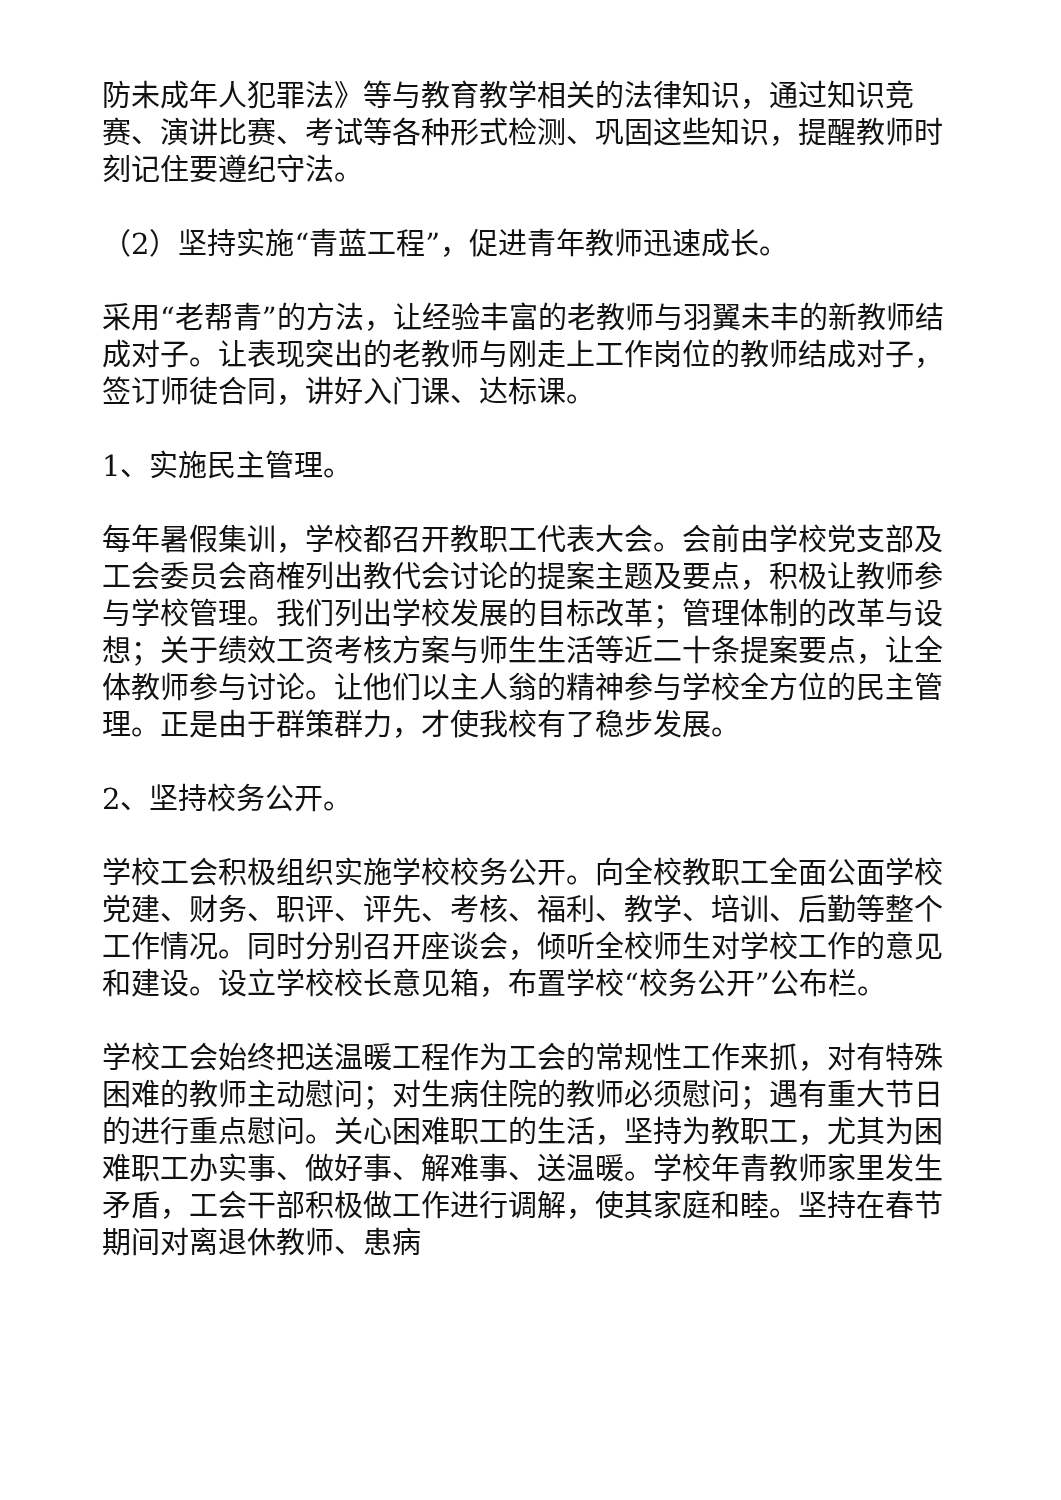防未成年人犯罪法》等与教育教学相关的法律知识，通过知识竞赛、演讲比赛、考试等各种形式检测、巩固这些知识，提醒教师时刻记住要遵纪守法。
（2）坚持实施“青蓝工程”，促进青年教师迅速成长。
采用“老帮青”的方法，让经验丰富的老教师与羽翼未丰的新教师结成对子。让表现突出的老教师与刚走上工作岗位的教师结成对子，签订师徒合同，讲好入门课、达标课。
1、实施民主管理。
每年暑假集训，学校都召开教职工代表大会。会前由学校党支部及工会委员会商榷列出教代会讨论的提案主题及要点，积极让教师参与学校管理。我们列出学校发展的目标改革；管理体制的改革与设想；关于绩效工资考核方案与师生生活等近二十条提案要点，让全体教师参与讨论。让他们以主人翁的精神参与学校全方位的民主管理。正是由于群策群力，才使我校有了稳步发展。
2、坚持校务公开。
学校工会积极组织实施学校校务公开。向全校教职工全面公面学校党建、财务、职评、评先、考核、福利、教学、培训、后勤等整个工作情况。同时分别召开座谈会，倾听全校师生对学校工作的意见和建设。设立学校校长意见箱，布置学校“校务公开”公布栏。
学校工会始终把送温暖工程作为工会的常规性工作来抓，对有特殊困难的教师主动慰问；对生病住院的教师必须慰问；遇有重大节日的进行重点慰问。关心困难职工的生活，坚持为教职工，尤其为困难职工办实事、做好事、解难事、送温暖。学校年青教师家里发生矛盾，工会干部积极做工作进行调解，使其家庭和睦。坚持在春节期间对离退休教师、患病